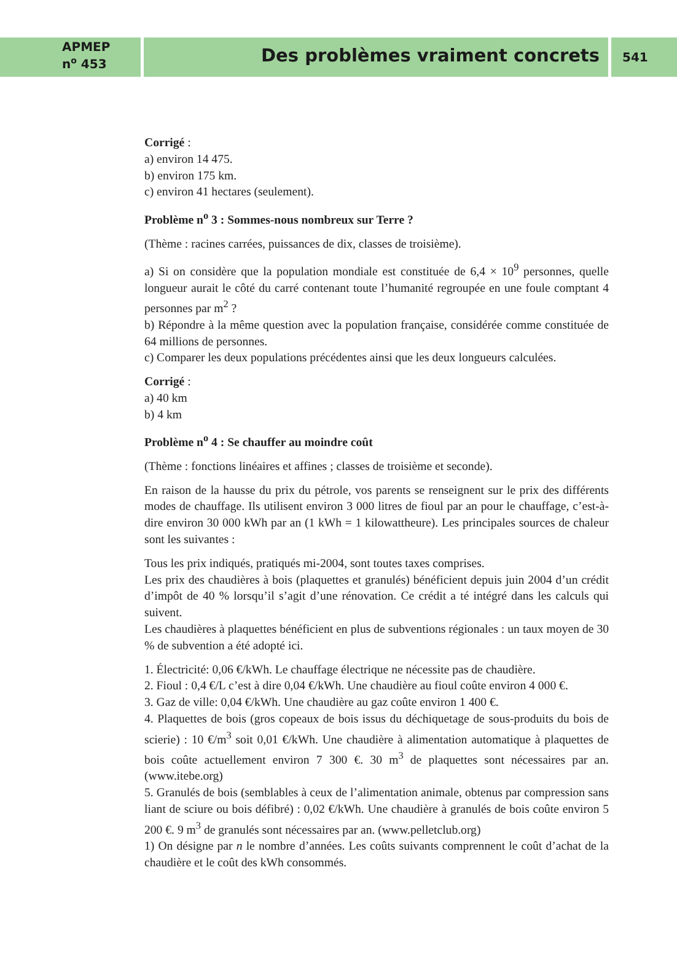APMEP
n<sup>o</sup> 453
Des problèmes vraiment concrets
541
Corrigé :
a) environ 14 475.
b) environ 175 km.
c) environ 41 hectares (seulement).
Problème n<sup>o</sup> 3 : Sommes-nous nombreux sur Terre ?
(Thème : racines carrées, puissances de dix, classes de troisième).
a) Si on considère que la population mondiale est constituée de 6,4 × 10<sup>9</sup> personnes, quelle longueur aurait le côté du carré contenant toute l’humanité regroupée en une foule comptant 4 personnes par m<sup>2</sup> ?
b) Répondre à la même question avec la population française, considérée comme constituée de 64 millions de personnes.
c) Comparer les deux populations précédentes ainsi que les deux longueurs calculées.
Corrigé :
a) 40 km
b) 4 km
Problème n<sup>o</sup> 4 : Se chauffer au moindre coût
(Thème : fonctions linéaires et affines ; classes de troisième et seconde).
En raison de la hausse du prix du pétrole, vos parents se renseignent sur le prix des différents modes de chauffage. Ils utilisent environ 3 000 litres de fioul par an pour le chauffage, c’est-à-dire environ 30 000 kWh par an (1 kWh = 1 kilowattheure). Les principales sources de chaleur sont les suivantes :
Tous les prix indiqués, pratiqués mi-2004, sont toutes taxes comprises.
Les prix des chaudières à bois (plaquettes et granulés) bénéficient depuis juin 2004 d’un crédit d’impôt de 40 % lorsqu’il s’agit d’une rénovation. Ce crédit a té intégré dans les calculs qui suivent.
Les chaudières à plaquettes bénéficient en plus de subventions régionales : un taux moyen de 30 % de subvention a été adopté ici.
1. Électricité: 0,06 €/kWh. Le chauffage électrique ne nécessite pas de chaudière.
2. Fioul : 0,4 €/L c’est à dire 0,04 €/kWh. Une chaudière au fioul coûte environ 4 000 €.
3. Gaz de ville: 0,04 €/kWh. Une chaudière au gaz coûte environ 1 400 €.
4. Plaquettes de bois (gros copeaux de bois issus du déchiquetage de sous-produits du bois de scierie) : 10 €/m<sup>3</sup> soit 0,01 €/kWh. Une chaudière à alimentation automatique à plaquettes de bois coûte actuellement environ 7 300 €. 30 m<sup>3</sup> de plaquettes sont nécessaires par an. (www.itebe.org)
5. Granulés de bois (semblables à ceux de l’alimentation animale, obtenus par compression sans liant de sciure ou bois défibré) : 0,02 €/kWh. Une chaudière à granulés de bois coûte environ 5 200 €. 9 m<sup>3</sup> de granulés sont nécessaires par an. (www.pelletclub.org)
1) On désigne par n le nombre d’années. Les coûts suivants comprennent le coût d’achat de la chaudière et le coût des kWh consommés.